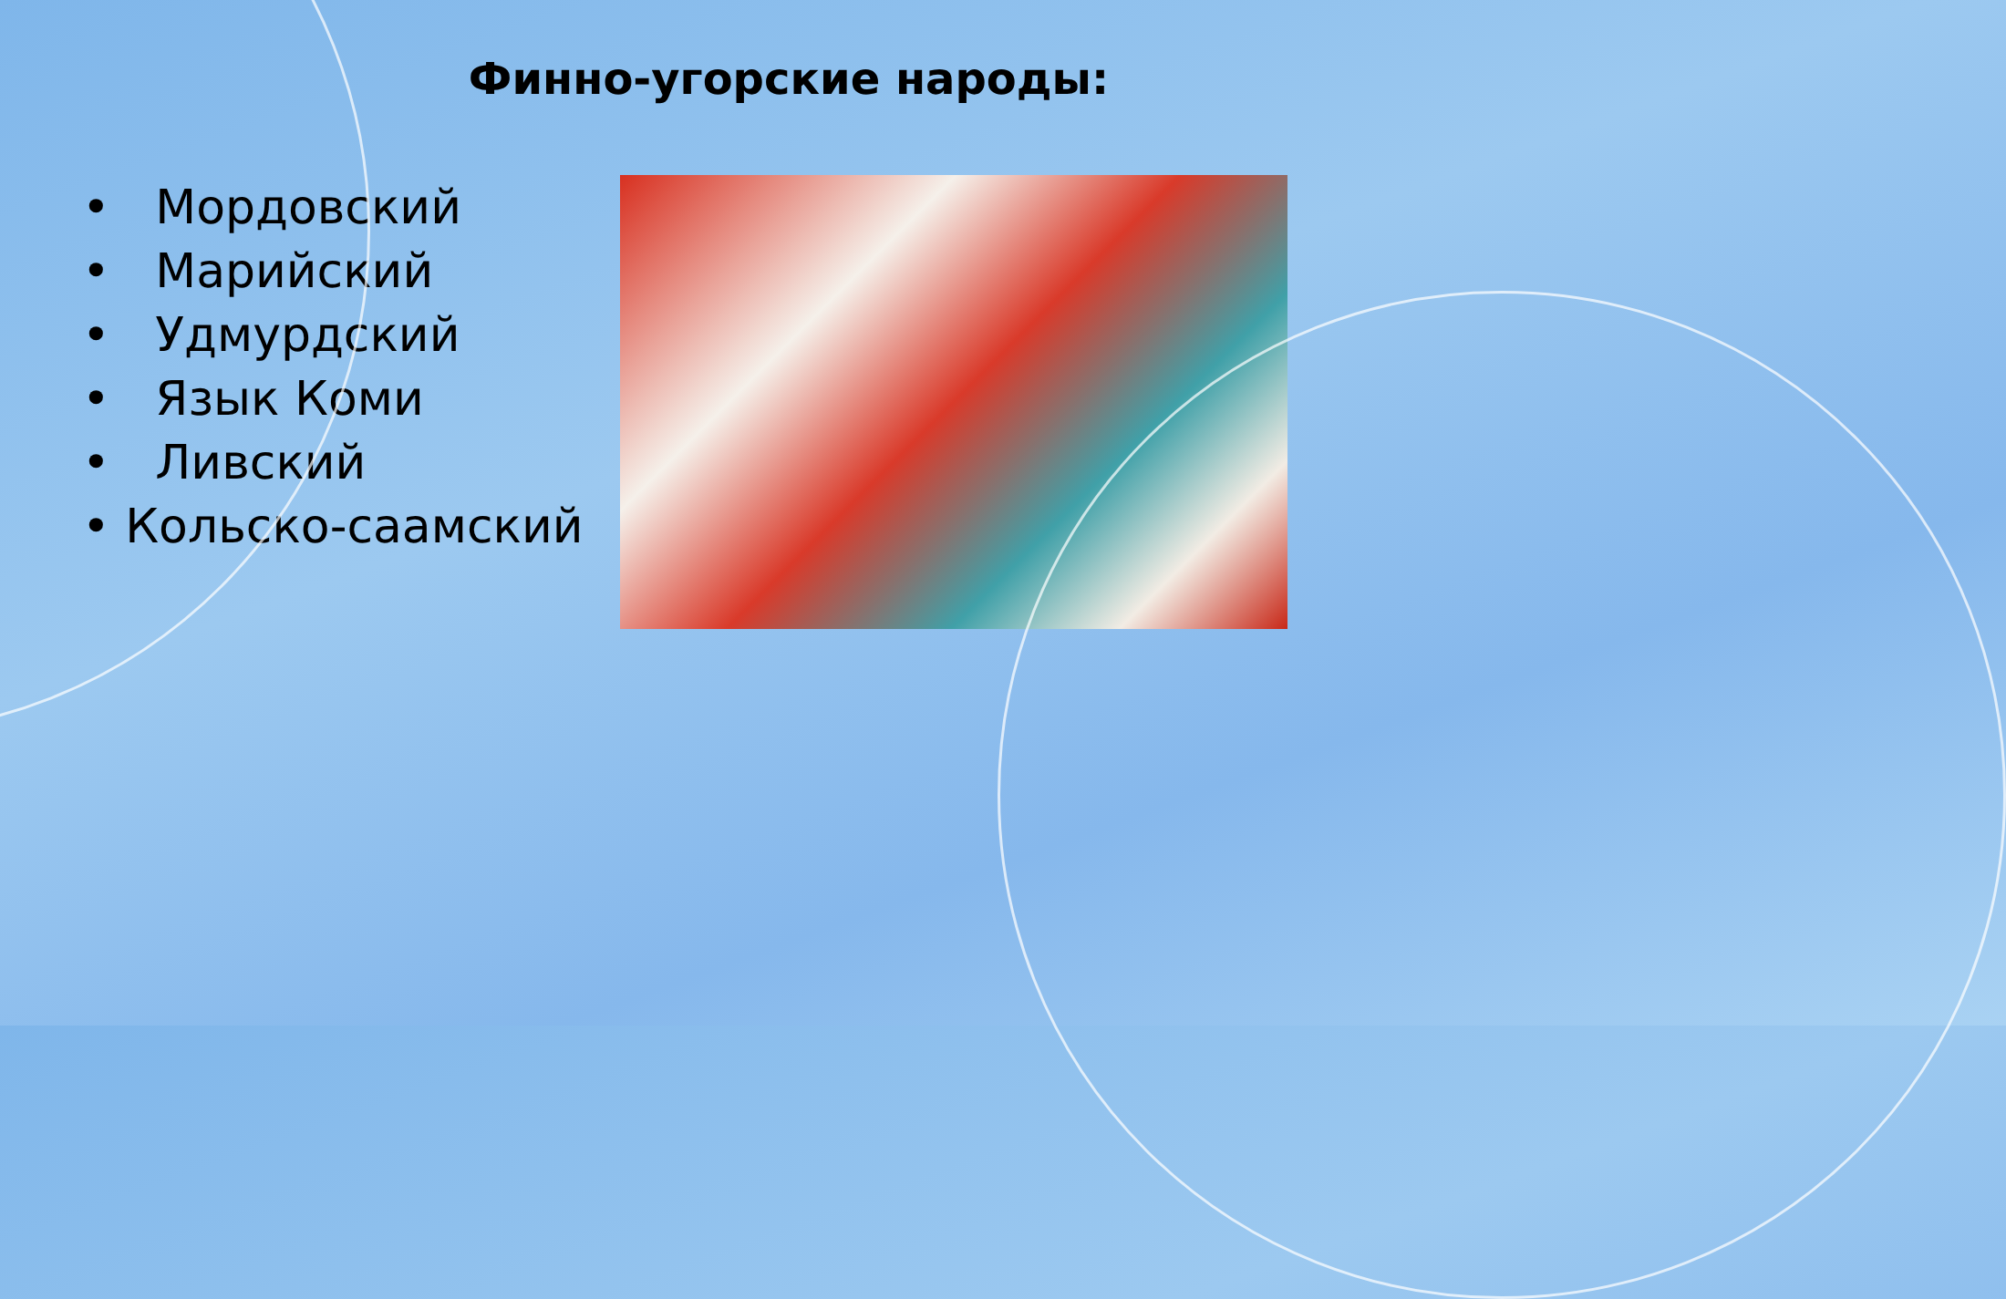Финно-угорские народы:
• Мордовский
• Марийский
• Удмурдский
• Язык Коми
• Ливский
• Кольско-саамский